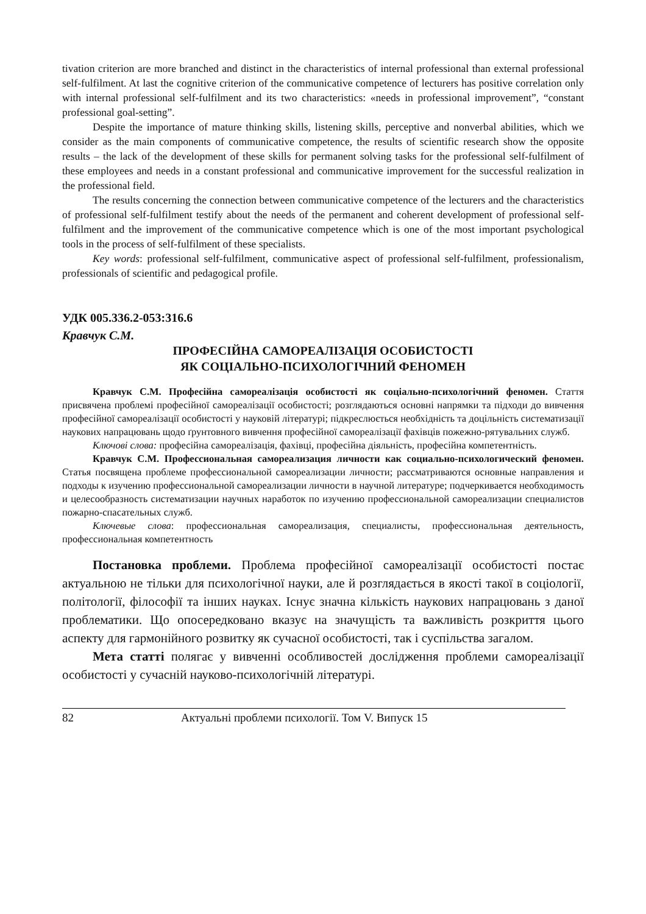tivation criterion are more branched and distinct in the characteristics of internal professional than external professional self-fulfilment. At last the cognitive criterion of the communicative competence of lecturers has positive correlation only with internal professional self-fulfilment and its two characteristics: «needs in professional improvement”, “constant professional goal-setting”.
Despite the importance of mature thinking skills, listening skills, perceptive and nonverbal abilities, which we consider as the main components of communicative competence, the results of scientific research show the opposite results – the lack of the development of these skills for permanent solving tasks for the professional self-fulfilment of these employees and needs in a constant professional and communicative improvement for the successful realization in the professional field.
The results concerning the connection between communicative competence of the lecturers and the characteristics of professional self-fulfilment testify about the needs of the permanent and coherent development of professional self-fulfilment and the improvement of the communicative competence which is one of the most important psychological tools in the process of self-fulfilment of these specialists.
Key words: professional self-fulfilment, communicative aspect of professional self-fulfilment, professionalism, professionals of scientific and pedagogical profile.
УДК 005.336.2-053:316.6
Кравчук С.М.
ПРОФЕСІЙНА САМОРЕАЛІЗАЦІЯ ОСОБИСТОСТІ
ЯК СОЦІАЛЬНО-ПСИХОЛОГІЧНИЙ ФЕНОМЕН
Кравчук С.М. Професійна самореалізація особистості як соціально-психологічний феномен. Стаття присвячена проблемі професійної самореалізації особистості; розглядаються основні напрямки та підходи до вивчення професійної самореалізації особистості у науковій літературі; підкреслюється необхідність та доцільність систематизації наукових напрацювань щодо ґрунтовного вивчення професійної самореалізації фахівців пожежно-рятувальних служб.
Ключові слова: професійна самореалізація, фахівці, професійна діяльність, професійна компетентність.
Кравчук С.М. Профессиональная самореализация личности как социально-психологический феномен. Статья посвящена проблеме профессиональной самореализации личности; рассматриваются основные направления и подходы к изучению профессиональной самореализации личности в научной литературе; подчеркивается необходимость и целесообразность систематизации научных наработок по изучению профессиональной самореализации специалистов пожарно-спасательных служб.
Ключевые слова: профессиональная самореализация, специалисты, профессиональная деятельность, профессиональная компетентность
Постановка проблеми. Проблема професійної самореалізації особистості постає актуальною не тільки для психологічної науки, але й розглядається в якості такої в соціології, політології, філософії та інших науках. Існує значна кількість наукових напрацювань з даної проблематики. Що опосередковано вказує на значущість та важливість розкриття цього аспекту для гармонійного розвитку як сучасної особистості, так і суспільства загалом.
Мета статті полягає у вивченні особливостей дослідження проблеми самореалізації особистості у сучасній науково-психологічній літературі.
82 Актуальні проблеми психології. Том V. Випуск 15